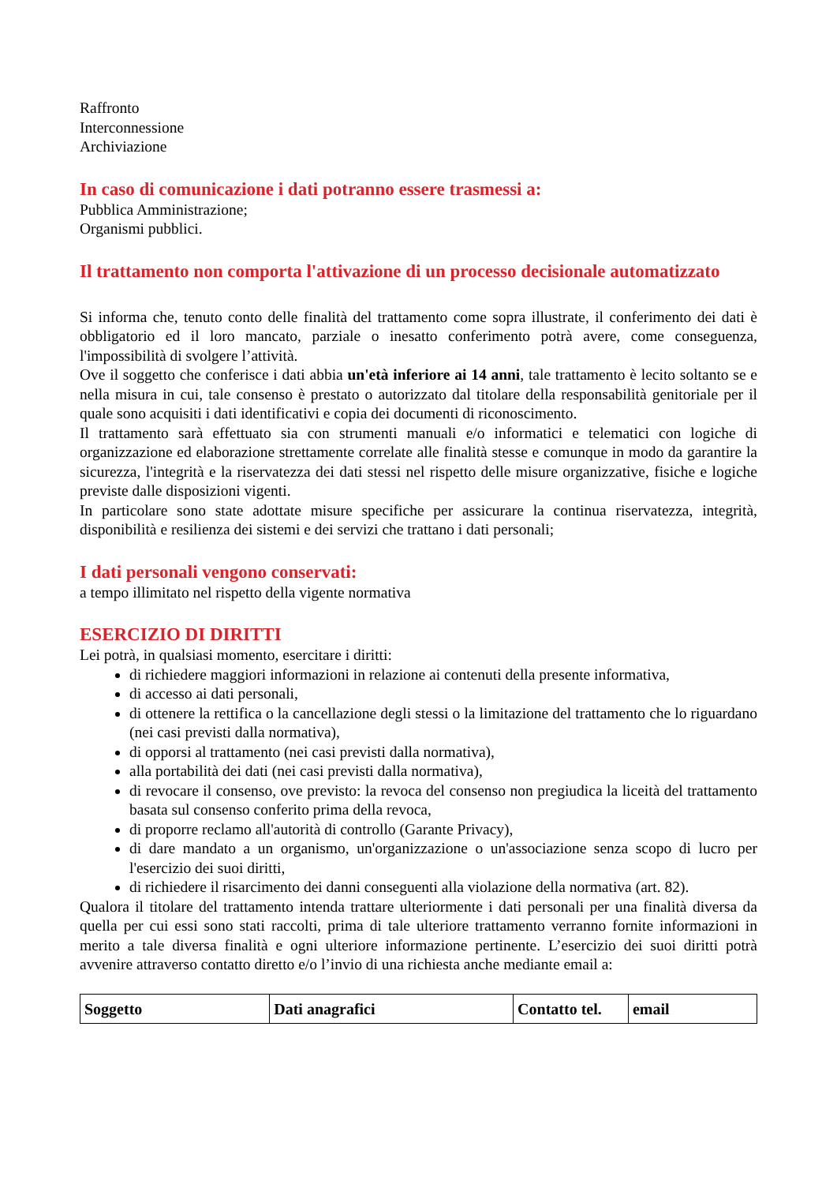Raffronto
Interconnessione
Archiviazione
In caso di comunicazione i dati potranno essere trasmessi a:
Pubblica Amministrazione;
Organismi pubblici.
Il trattamento non comporta l'attivazione di un processo decisionale automatizzato
Si informa che, tenuto conto delle finalità del trattamento come sopra illustrate, il conferimento dei dati è obbligatorio ed il loro mancato, parziale o inesatto conferimento potrà avere, come conseguenza, l'impossibilità di svolgere l’attività.
Ove il soggetto che conferisce i dati abbia un'età inferiore ai 14 anni, tale trattamento è lecito soltanto se e nella misura in cui, tale consenso è prestato o autorizzato dal titolare della responsabilità genitoriale per il quale sono acquisiti i dati identificativi e copia dei documenti di riconoscimento.
Il trattamento sarà effettuato sia con strumenti manuali e/o informatici e telematici con logiche di organizzazione ed elaborazione strettamente correlate alle finalità stesse e comunque in modo da garantire la sicurezza, l'integrità e la riservatezza dei dati stessi nel rispetto delle misure organizzative, fisiche e logiche previste dalle disposizioni vigenti.
In particolare sono state adottate misure specifiche per assicurare la continua riservatezza, integrità, disponibilità e resilienza dei sistemi e dei servizi che trattano i dati personali;
I dati personali vengono conservati:
a tempo illimitato nel rispetto della vigente normativa
ESERCIZIO DI DIRITTI
Lei potrà, in qualsiasi momento, esercitare i diritti:
di richiedere maggiori informazioni in relazione ai contenuti della presente informativa,
di accesso ai dati personali,
di ottenere la rettifica o la cancellazione degli stessi o la limitazione del trattamento che lo riguardano (nei casi previsti dalla normativa),
di opporsi al trattamento (nei casi previsti dalla normativa),
alla portabilità dei dati (nei casi previsti dalla normativa),
di revocare il consenso, ove previsto: la revoca del consenso non pregiudica la liceità del trattamento basata sul consenso conferito prima della revoca,
di proporre reclamo all'autorità di controllo (Garante Privacy),
di dare mandato a un organismo, un'organizzazione o un'associazione senza scopo di lucro per l'esercizio dei suoi diritti,
di richiedere il risarcimento dei danni conseguenti alla violazione della normativa (art. 82).
Qualora il titolare del trattamento intenda trattare ulteriormente i dati personali per una finalità diversa da quella per cui essi sono stati raccolti, prima di tale ulteriore trattamento verranno fornite informazioni in merito a tale diversa finalità e ogni ulteriore informazione pertinente. L’esercizio dei suoi diritti potrà avvenire attraverso contatto diretto e/o l’invio di una richiesta anche mediante email a:
| Soggetto | Dati anagrafici | Contatto tel. | email |
| --- | --- | --- | --- |